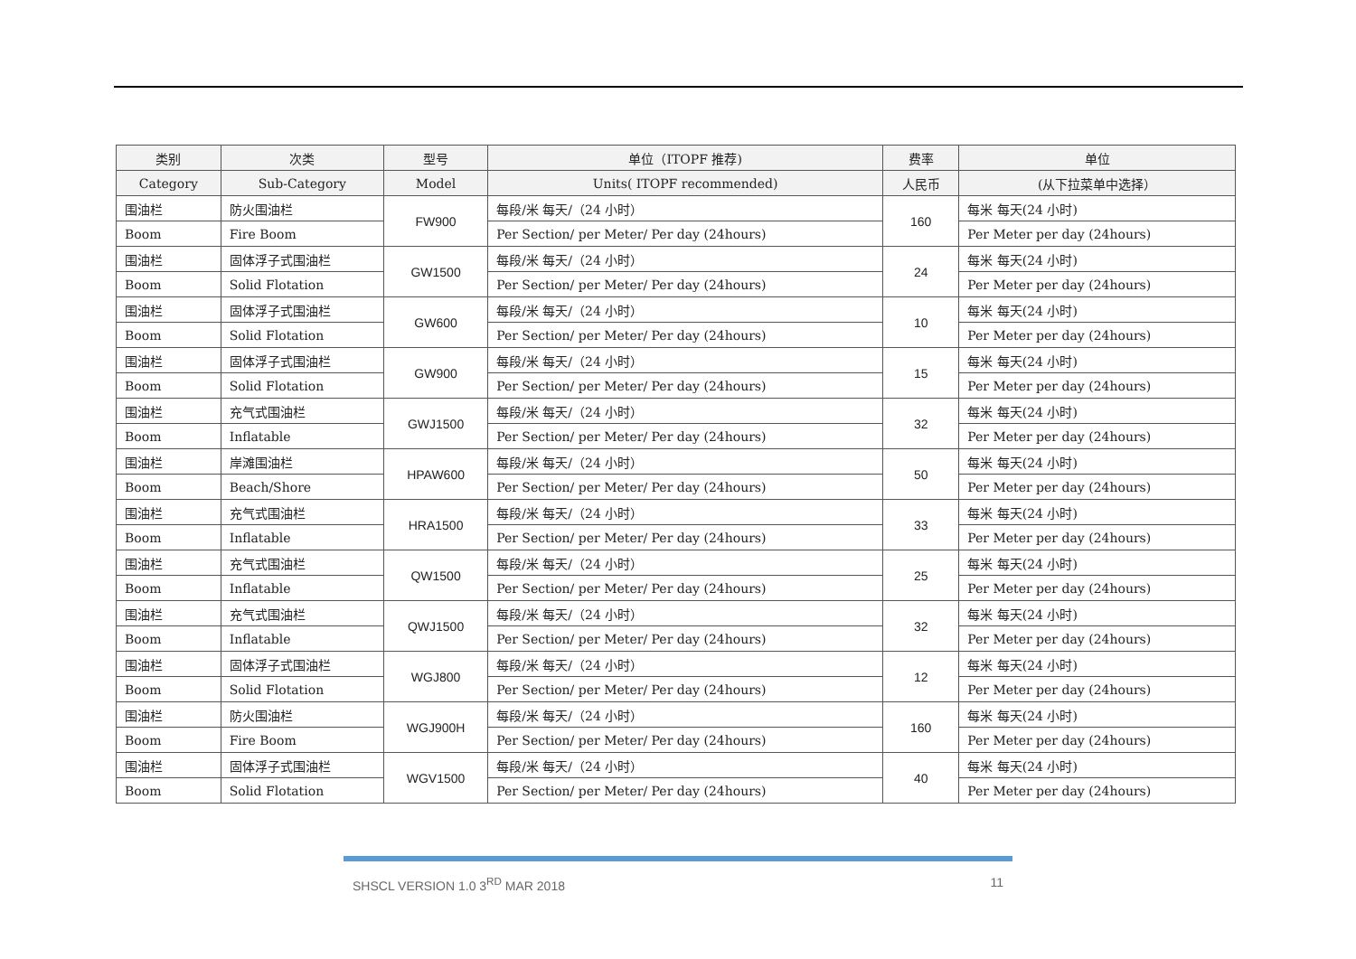| 类别 | 次类 | 型号 | 单位（ITOPF 推荐) | 费率 | 单位 |
| --- | --- | --- | --- | --- | --- |
| Category | Sub-Category | Model | Units( ITOPF recommended) | 人民币 | (从下拉菜单中选择） |
| 围油栏 | 防火围油栏 | FW900 | 每段/米 每天/（24 小时） | 160 | 每米 每天(24 小时) |
| Boom | Fire Boom | | Per Section/ per Meter/ Per day (24hours) | | Per Meter per day (24hours) |
| 围油栏 | 固体浮子式围油栏 | GW1500 | 每段/米 每天/（24 小时） | 24 | 每米 每天(24 小时) |
| Boom | Solid Flotation | | Per Section/ per Meter/ Per day (24hours) | | Per Meter per day (24hours) |
| 围油栏 | 固体浮子式围油栏 | GW600 | 每段/米 每天/（24 小时） | 10 | 每米 每天(24 小时) |
| Boom | Solid Flotation | | Per Section/ per Meter/ Per day (24hours) | | Per Meter per day (24hours) |
| 围油栏 | 固体浮子式围油栏 | GW900 | 每段/米 每天/（24 小时） | 15 | 每米 每天(24 小时) |
| Boom | Solid Flotation | | Per Section/ per Meter/ Per day (24hours) | | Per Meter per day (24hours) |
| 围油栏 | 充气式围油栏 | GWJ1500 | 每段/米 每天/（24 小时） | 32 | 每米 每天(24 小时) |
| Boom | Inflatable | | Per Section/ per Meter/ Per day (24hours) | | Per Meter per day (24hours) |
| 围油栏 | 岸滩围油栏 | HPAW600 | 每段/米 每天/（24 小时） | 50 | 每米 每天(24 小时) |
| Boom | Beach/Shore | | Per Section/ per Meter/ Per day (24hours) | | Per Meter per day (24hours) |
| 围油栏 | 充气式围油栏 | HRA1500 | 每段/米 每天/（24 小时） | 33 | 每米 每天(24 小时) |
| Boom | Inflatable | | Per Section/ per Meter/ Per day (24hours) | | Per Meter per day (24hours) |
| 围油栏 | 充气式围油栏 | QW1500 | 每段/米 每天/（24 小时） | 25 | 每米 每天(24 小时) |
| Boom | Inflatable | | Per Section/ per Meter/ Per day (24hours) | | Per Meter per day (24hours) |
| 围油栏 | 充气式围油栏 | QWJ1500 | 每段/米 每天/（24 小时） | 32 | 每米 每天(24 小时) |
| Boom | Inflatable | | Per Section/ per Meter/ Per day (24hours) | | Per Meter per day (24hours) |
| 围油栏 | 固体浮子式围油栏 | WGJ800 | 每段/米 每天/（24 小时） | 12 | 每米 每天(24 小时) |
| Boom | Solid Flotation | | Per Section/ per Meter/ Per day (24hours) | | Per Meter per day (24hours) |
| 围油栏 | 防火围油栏 | WGJ900H | 每段/米 每天/（24 小时） | 160 | 每米 每天(24 小时) |
| Boom | Fire Boom | | Per Section/ per Meter/ Per day (24hours) | | Per Meter per day (24hours) |
| 围油栏 | 固体浮子式围油栏 | WGV1500 | 每段/米 每天/（24 小时） | 40 | 每米 每天(24 小时) |
| Boom | Solid Flotation | | Per Section/ per Meter/ Per day (24hours) | | Per Meter per day (24hours) |
SHSCL VERSION 1.0 3<sup>RD</sup> MAR 2018 11